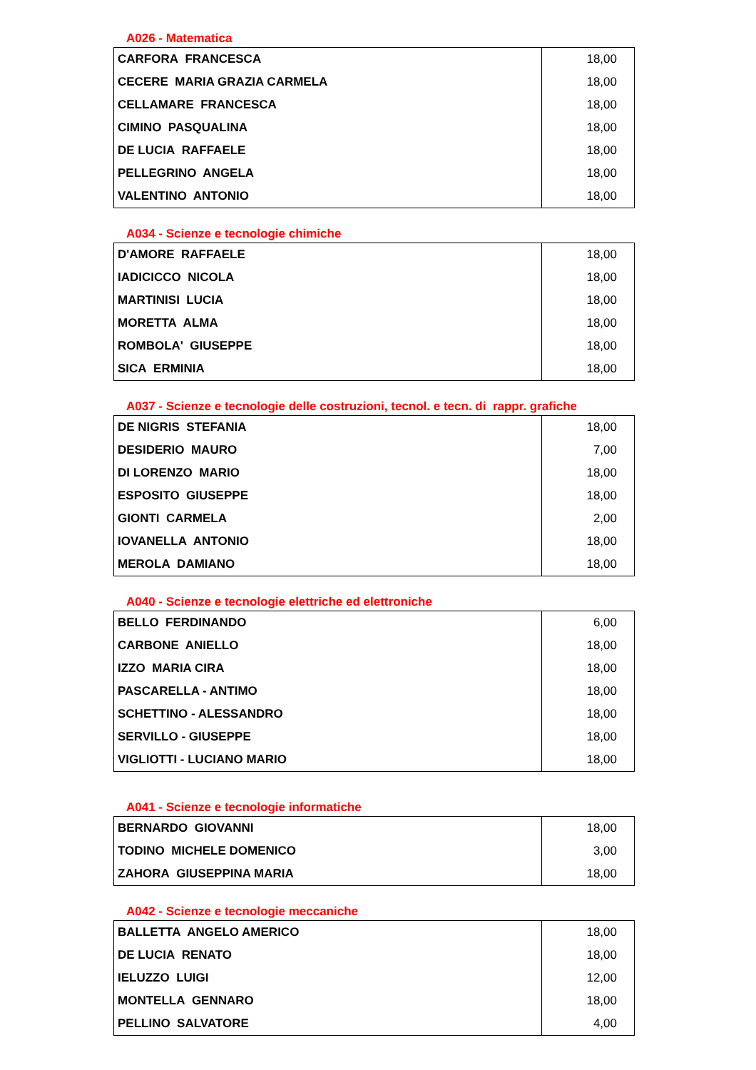A026 - Matematica
| CARFORA FRANCESCA | 18,00 |
| CECERE MARIA GRAZIA CARMELA | 18,00 |
| CELLAMARE FRANCESCA | 18,00 |
| CIMINO PASQUALINA | 18,00 |
| DE LUCIA RAFFAELE | 18,00 |
| PELLEGRINO ANGELA | 18,00 |
| VALENTINO ANTONIO | 18,00 |
A034 - Scienze e tecnologie chimiche
| D'AMORE RAFFAELE | 18,00 |
| IADICICCO NICOLA | 18,00 |
| MARTINISI LUCIA | 18,00 |
| MORETTA ALMA | 18,00 |
| ROMBOLA' GIUSEPPE | 18,00 |
| SICA ERMINIA | 18,00 |
A037 - Scienze e tecnologie delle costruzioni, tecnol. e tecn. di rappr. grafiche
| DE NIGRIS STEFANIA | 18,00 |
| DESIDERIO MAURO | 7,00 |
| DI LORENZO MARIO | 18,00 |
| ESPOSITO GIUSEPPE | 18,00 |
| GIONTI CARMELA | 2,00 |
| IOVANELLA ANTONIO | 18,00 |
| MEROLA DAMIANO | 18,00 |
A040 - Scienze e tecnologie elettriche ed elettroniche
| BELLO FERDINANDO | 6,00 |
| CARBONE ANIELLO | 18,00 |
| IZZO MARIA CIRA | 18,00 |
| PASCARELLA - ANTIMO | 18,00 |
| SCHETTINO - ALESSANDRO | 18,00 |
| SERVILLO - GIUSEPPE | 18,00 |
| VIGLIOTTI - LUCIANO MARIO | 18,00 |
A041 - Scienze e tecnologie informatiche
| BERNARDO GIOVANNI | 18,00 |
| TODINO MICHELE DOMENICO | 3,00 |
| ZAHORA GIUSEPPINA MARIA | 18,00 |
A042 - Scienze e tecnologie meccaniche
| BALLETTA ANGELO AMERICO | 18,00 |
| DE LUCIA RENATO | 18,00 |
| IELUZZO LUIGI | 12,00 |
| MONTELLA GENNARO | 18,00 |
| PELLINO SALVATORE | 4,00 |